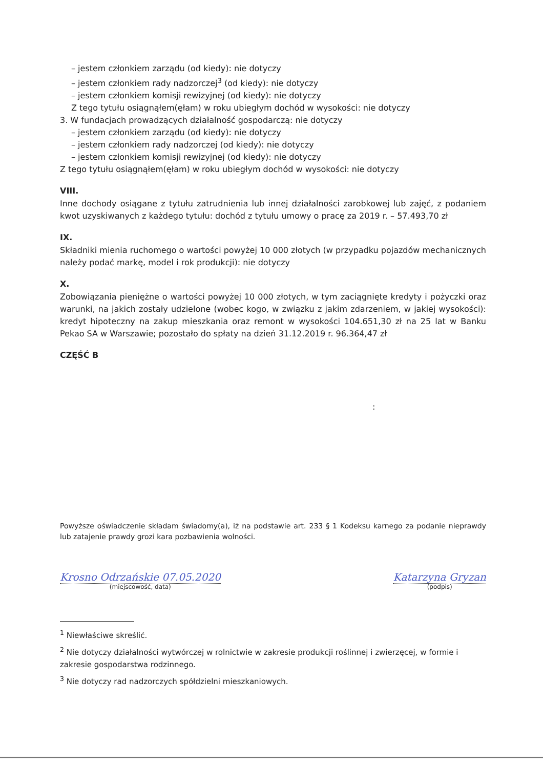– jestem członkiem zarządu (od kiedy): nie dotyczy
– jestem członkiem rady nadzorczej<sup>3</sup> (od kiedy): nie dotyczy
– jestem członkiem komisji rewizyjnej (od kiedy): nie dotyczy
Z tego tytułu osiągnąłem(ęłam) w roku ubiegłym dochód w wysokości: nie dotyczy
3. W fundacjach prowadzących działalność gospodarczą: nie dotyczy
– jestem członkiem zarządu (od kiedy): nie dotyczy
– jestem członkiem rady nadzorczej (od kiedy): nie dotyczy
– jestem członkiem komisji rewizyjnej (od kiedy): nie dotyczy
Z tego tytułu osiągnąłem(ęłam) w roku ubiegłym dochód w wysokości: nie dotyczy
VIII.
Inne dochody osiągane z tytułu zatrudnienia lub innej działalności zarobkowej lub zajęć, z podaniem kwot uzyskiwanych z każdego tytułu: dochód z tytułu umowy o pracę za 2019 r. – 57.493,70 zł
IX.
Składniki mienia ruchomego o wartości powyżej 10 000 złotych (w przypadku pojazdów mechanicznych należy podać markę, model i rok produkcji): nie dotyczy
X.
Zobowiązania pieniężne o wartości powyżej 10 000 złotych, w tym zaciągnięte kredyty i pożyczki oraz warunki, na jakich zostały udzielone (wobec kogo, w związku z jakim zdarzeniem, w jakiej wysokości): kredyt hipoteczny na zakup mieszkania oraz remont w wysokości 104.651,30 zł na 25 lat w Banku Pekao SA w Warszawie; pozostało do spłaty na dzień 31.12.2019 r. 96.364,47 zł
CZĘŚĆ B
:
Powyższe oświadczenie składam świadomy(a), iż na podstawie art. 233 § 1 Kodeksu karnego za podanie nieprawdy lub zatajenie prawdy grozi kara pozbawienia wolności.
Krosno Odrzańskie 07.05.2020
(miejscowość, data)
Katarzyna Gryzan
(podpis)
<sup>1</sup> Niewłaściwe skreślić.
<sup>2</sup> Nie dotyczy działalności wytwórczej w rolnictwie w zakresie produkcji roślinnej i zwierzęcej, w formie i zakresie gospodarstwa rodzinnego.
<sup>3</sup> Nie dotyczy rad nadzorczych spółdzielni mieszkaniowych.